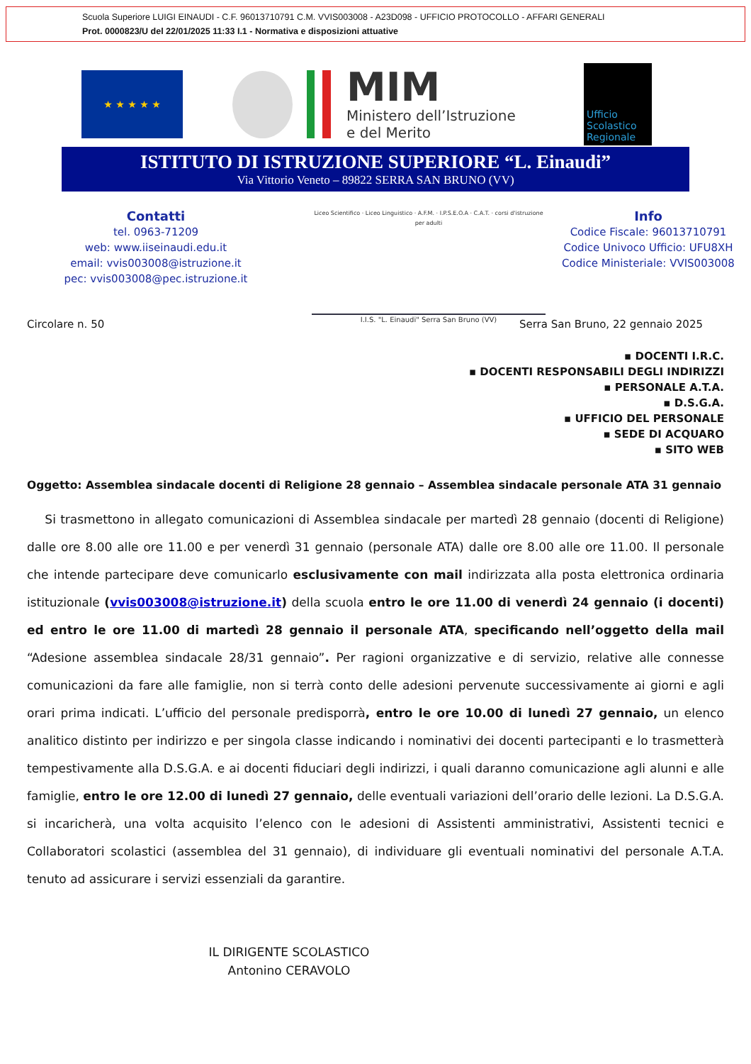Scuola Superiore LUIGI EINAUDI - C.F. 96013710791 C.M. VVIS003008 - A23D098 - UFFICIO PROTOCOLLO - AFFARI GENERALI
Prot. 0000823/U del 22/01/2025 11:33 I.1 - Normativa e disposizioni attuative
★ ★ ★ ★ ★
MIM
Ministero dell’Istruzione
e del Merito
Ufficio Scolastico Regionale
ISTITUTO DI ISTRUZIONE SUPERIORE “L. Einaudi”
Via Vittorio Veneto – 89822 SERRA SAN BRUNO (VV)
Contatti
tel. 0963-71209
web: www.iiseinaudi.edu.it
email: vvis003008@istruzione.it
pec: vvis003008@pec.istruzione.it
Liceo Scientifico · Liceo Linguistico · A.F.M. · I.P.S.E.O.A · C.A.T. · corsi d'istruzione per adulti
I.I.S. "L. Einaudi" Serra San Bruno (VV)
Info
Codice Fiscale: 96013710791
Codice Univoco Ufficio: UFU8XH
Codice Ministeriale: VVIS003008
Circolare n. 50 Serra San Bruno, 22 gennaio 2025
▪ DOCENTI I.R.C.
▪ DOCENTI RESPONSABILI DEGLI INDIRIZZI
▪ PERSONALE A.T.A.
▪ D.S.G.A.
▪ UFFICIO DEL PERSONALE
▪ SEDE DI ACQUARO
▪ SITO WEB
Oggetto: Assemblea sindacale docenti di Religione 28 gennaio – Assemblea sindacale personale ATA 31 gennaio
Si trasmettono in allegato comunicazioni di Assemblea sindacale per martedì 28 gennaio (docenti di Religione) dalle ore 8.00 alle ore 11.00 e per venerdì 31 gennaio (personale ATA) dalle ore 8.00 alle ore 11.00. Il personale che intende partecipare deve comunicarlo esclusivamente con mail indirizzata alla posta elettronica ordinaria istituzionale (vvis003008@istruzione.it) della scuola entro le ore 11.00 di venerdì 24 gennaio (i docenti) ed entro le ore 11.00 di martedì 28 gennaio il personale ATA, specificando nell’oggetto della mail “Adesione assemblea sindacale 28/31 gennaio”. Per ragioni organizzative e di servizio, relative alle connesse comunicazioni da fare alle famiglie, non si terrà conto delle adesioni pervenute successivamente ai giorni e agli orari prima indicati. L’ufficio del personale predisporrà, entro le ore 10.00 di lunedì 27 gennaio, un elenco analitico distinto per indirizzo e per singola classe indicando i nominativi dei docenti partecipanti e lo trasmetterà tempestivamente alla D.S.G.A. e ai docenti fiduciari degli indirizzi, i quali daranno comunicazione agli alunni e alle famiglie, entro le ore 12.00 di lunedì 27 gennaio, delle eventuali variazioni dell’orario delle lezioni. La D.S.G.A. si incaricherà, una volta acquisito l’elenco con le adesioni di Assistenti amministrativi, Assistenti tecnici e Collaboratori scolastici (assemblea del 31 gennaio), di individuare gli eventuali nominativi del personale A.T.A. tenuto ad assicurare i servizi essenziali da garantire.
IL DIRIGENTE SCOLASTICO
Antonino CERAVOLO